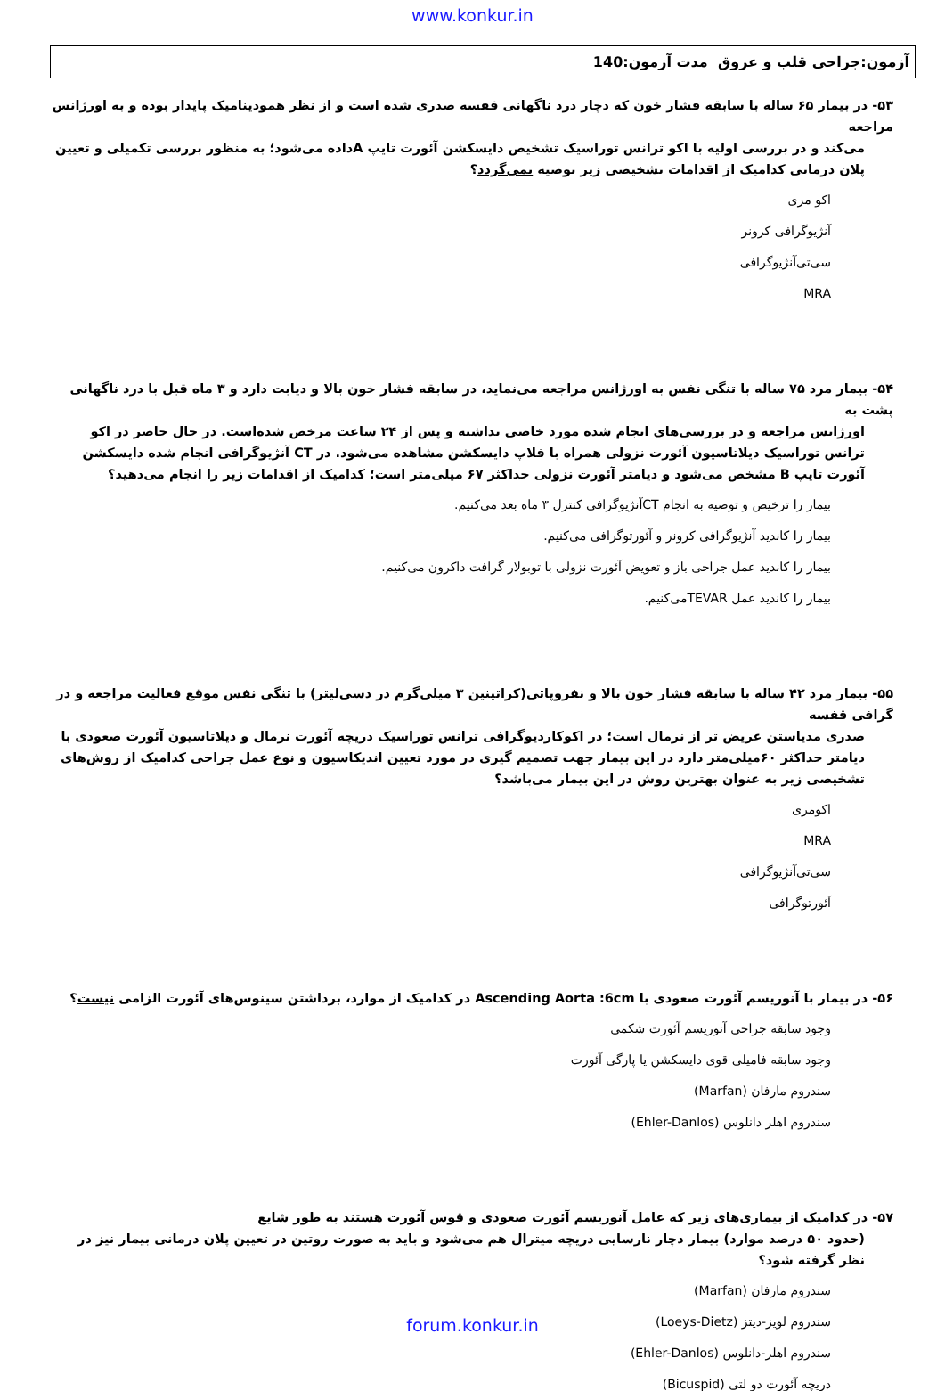www.konkur.in
آزمون:جراحی قلب و عروق مدت آزمون:140
۵۳- در بیمار ۶۵ ساله با سابقه فشار خون که دچار درد ناگهانی قفسه صدری شده است و از نظر همودینامیک پایدار بوده و به اورژانس مراجعه
می‌کند و در بررسی اولیه با اکو ترانس توراسیک تشخیص دایسکشن آئورت تایپ Aداده می‌شود؛ به منظور بررسی تکمیلی و تعیین پلان درمانی کدامیک از اقدامات تشخیصی زیر توصیه نمی‌گردد؟
اکو مری
آنژیوگرافی کرونر
سی‌تی‌آنژیوگرافی
MRA
۵۴- بیمار مرد ۷۵ ساله با تنگی نفس به اورژانس مراجعه می‌نماید، در سابقه فشار خون بالا و دیابت دارد و ۳ ماه قبل با درد ناگهانی پشت به
اورژانس مراجعه و در بررسی‌های انجام شده مورد خاصی نداشته و پس از ۲۴ ساعت مرخص شده‌است. در حال حاضر در اکو ترانس توراسیک دیلاتاسیون آئورت نزولی همراه با فلاپ دایسکشن مشاهده می‌شود. در CT آنژیوگرافی انجام شده دایسکشن آئورت تایپ B مشخص می‌شود و دیامتر آئورت نزولی حداکثر ۶۷ میلی‌متر است؛ کدامیک از اقدامات زیر را انجام می‌دهید؟
بیمار را ترخیص و توصیه به انجام CTآنژیوگرافی کنترل ۳ ماه بعد می‌کنیم.
بیمار را کاندید آنژیوگرافی کرونر و آئورتوگرافی می‌کنیم.
بیمار را کاندید عمل جراحی باز و تعویض آئورت نزولی با توبولار گرافت داکرون می‌کنیم.
بیمار را کاندید عمل TEVARمی‌کنیم.
۵۵- بیمار مرد ۴۲ ساله با سابقه فشار خون بالا و نفروپاتی(کراتینین ۳ میلی‌گرم در دسی‌لیتر) با تنگی نفس موقع فعالیت مراجعه و در گرافی قفسه
صدری مدیاستن عریض تر از نرمال است؛ در اکوکاردیوگرافی ترانس توراسیک دریچه آئورت نرمال و دیلاتاسیون آئورت صعودی با دیامتر حداکثر ۶۰میلی‌متر دارد در این بیمار جهت تصمیم گیری در مورد تعیین اندیکاسیون و نوع عمل جراحی کدامیک از روش‌های تشخیصی زیر به عنوان بهترین روش در این بیمار می‌باشد؟
اکومری
MRA
سی‌تی‌آنژیوگرافی
آئورتوگرافی
۵۶- در بیمار با آنوریسم آئورت صعودی با Ascending Aorta :6cm در کدامیک از موارد، برداشتن سینوس‌های آئورت الزامی نیست؟
وجود سابقه جراحی آنوریسم آئورت شکمی
وجود سابقه فامیلی قوی دایسکشن یا پارگی آئورت
سندروم مارفان (Marfan)
سندروم اهلر دانلوس (Ehler-Danlos)
۵۷- در کدامیک از بیماری‌های زیر که عامل آنوریسم آئورت صعودی و قوس آئورت هستند به طور شایع
(حدود ۵۰ درصد موارد) بیمار دچار نارسایی دریچه میترال هم می‌شود و باید به صورت روتین در تعیین پلان درمانی بیمار نیز در نظر گرفته شود؟
سندروم مارفان (Marfan)
سندروم لویز-دیتز (Loeys-Dietz)
سندروم اهلر-دانلوس (Ehler-Danlos)
دریچه آئورت دو لتی (Bicuspid)
forum.konkur.in